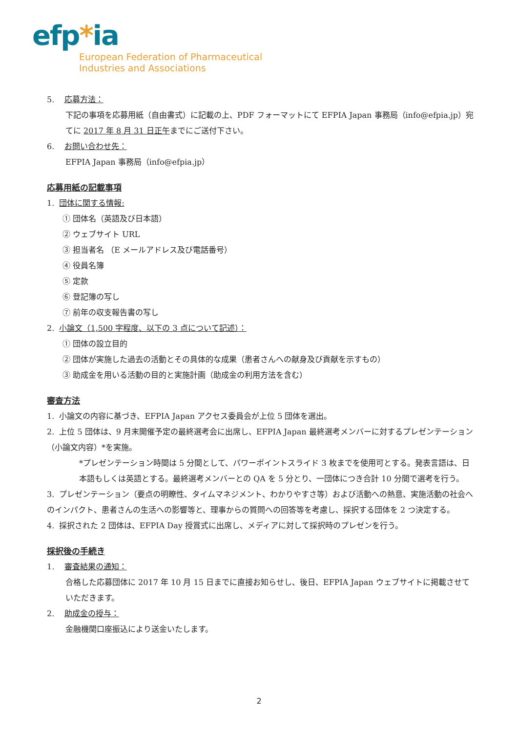efp*ia
European Federation of Pharmaceutical
Industries and Associations
5. 応募方法：
下記の事項を応募用紙（自由書式）に記載の上、PDF フォーマットにて EFPIA Japan 事務局（info@efpia.jp）宛てに 2017 年 8 月 31 日正午までにご送付下さい。
6. お問い合わせ先：
EFPIA Japan 事務局（info@efpia.jp）
応募用紙の記載事項
1. 団体に関する情報:
① 団体名（英語及び日本語）
② ウェブサイト URL
③ 担当者名 （E メールアドレス及び電話番号）
④ 役員名簿
⑤ 定款
⑥ 登記簿の写し
⑦ 前年の収支報告書の写し
2. 小論文（1,500 字程度、以下の 3 点について記述）：
① 団体の設立目的
② 団体が実施した過去の活動とその具体的な成果（患者さんへの献身及び貢献を示すもの）
③ 助成金を用いる活動の目的と実施計画（助成金の利用方法を含む）
審査方法
1. 小論文の内容に基づき、EFPIA Japan アクセス委員会が上位 5 団体を選出。
2. 上位 5 団体は、9 月末開催予定の最終選考会に出席し、EFPIA Japan 最終選考メンバーに対するプレゼンテーション（小論文内容）*を実施。
*プレゼンテーション時間は 5 分間として、パワーポイントスライド 3 枚までを使用可とする。発表言語は、日本語もしくは英語とする。最終選考メンバーとの QA を 5 分とり、一団体につき合計 10 分間で選考を行う。
3. プレゼンテーション（要点の明瞭性、タイムマネジメント、わかりやすさ等）および活動への熱意、実施活動の社会へのインパクト、患者さんの生活への影響等と、理事からの質問への回答等を考慮し、採択する団体を 2 つ決定する。
4. 採択された 2 団体は、EFPIA Day 授賞式に出席し、メディアに対して採択時のプレゼンを行う。
採択後の手続き
1. 審査結果の通知：
合格した応募団体に 2017 年 10 月 15 日までに直接お知らせし、後日、EFPIA Japan ウェブサイトに掲載させていただきます。
2. 助成金の授与：
金融機関口座振込により送金いたします。
2